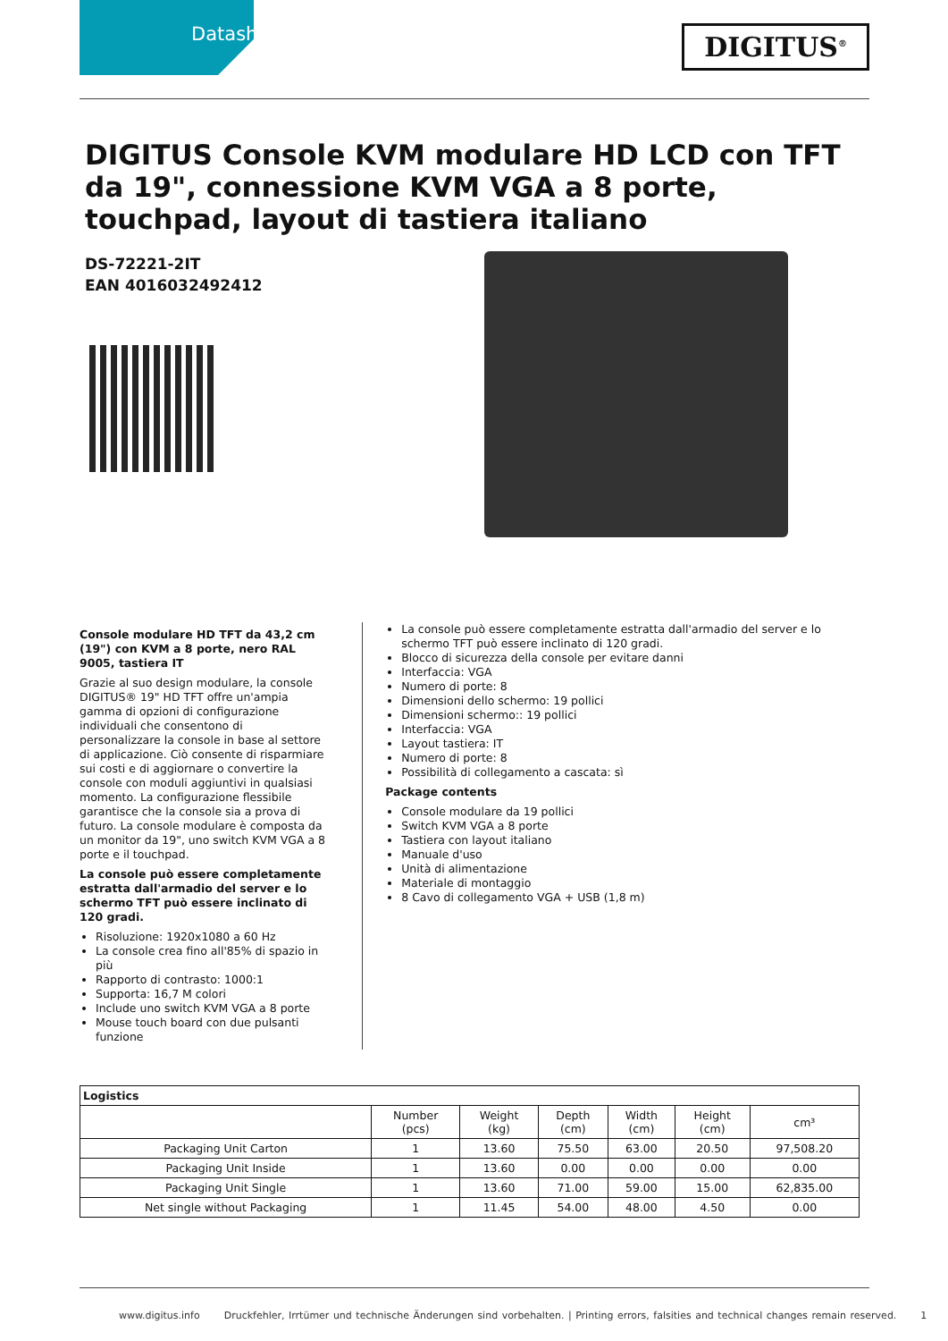Datasheet
DIGITUS<sup>®</sup>
DIGITUS Console KVM modulare HD LCD con TFT da 19", connessione KVM VGA a 8 porte, touchpad, layout di tastiera italiano
DS-72221-2IT
EAN 4016032492412
Console modulare HD TFT da 43,2 cm (19") con KVM a 8 porte, nero RAL 9005, tastiera IT
Grazie al suo design modulare, la console DIGITUS® 19" HD TFT offre un'ampia gamma di opzioni di configurazione individuali che consentono di personalizzare la console in base al settore di applicazione. Ciò consente di risparmiare sui costi e di aggiornare o convertire la console con moduli aggiuntivi in qualsiasi momento. La configurazione flessibile garantisce che la console sia a prova di futuro. La console modulare è composta da un monitor da 19", uno switch KVM VGA a 8 porte e il touchpad.
La console può essere completamente estratta dall'armadio del server e lo schermo TFT può essere inclinato di 120 gradi.
Risoluzione: 1920x1080 a 60 Hz
La console crea fino all'85% di spazio in più
Rapporto di contrasto: 1000:1
Supporta: 16,7 M colori
Include uno switch KVM VGA a 8 porte
Mouse touch board con due pulsanti funzione
La console può essere completamente estratta dall'armadio del server e lo schermo TFT può essere inclinato di 120 gradi.
Blocco di sicurezza della console per evitare danni
Interfaccia: VGA
Numero di porte: 8
Dimensioni dello schermo: 19 pollici
Dimensioni schermo:: 19 pollici
Interfaccia: VGA
Layout tastiera: IT
Numero di porte: 8
Possibilità di collegamento a cascata: sì
Package contents
Console modulare da 19 pollici
Switch KVM VGA a 8 porte
Tastiera con layout italiano
Manuale d'uso
Unità di alimentazione
Materiale di montaggio
8 Cavo di collegamento VGA + USB (1,8 m)
| Logistics | | | | | | |
| --- | --- | --- | --- | --- | --- | --- |
| | Number (pcs) | Weight (kg) | Depth (cm) | Width (cm) | Height (cm) | cm³ |
| Packaging Unit Carton | 1 | 13.60 | 75.50 | 63.00 | 20.50 | 97,508.20 |
| Packaging Unit Inside | 1 | 13.60 | 0.00 | 0.00 | 0.00 | 0.00 |
| Packaging Unit Single | 1 | 13.60 | 71.00 | 59.00 | 15.00 | 62,835.00 |
| Net single without Packaging | 1 | 11.45 | 54.00 | 48.00 | 4.50 | 0.00 |
www.digitus.info Druckfehler, Irrtümer und technische Änderungen sind vorbehalten. | Printing errors, falsities and technical changes remain reserved. 1